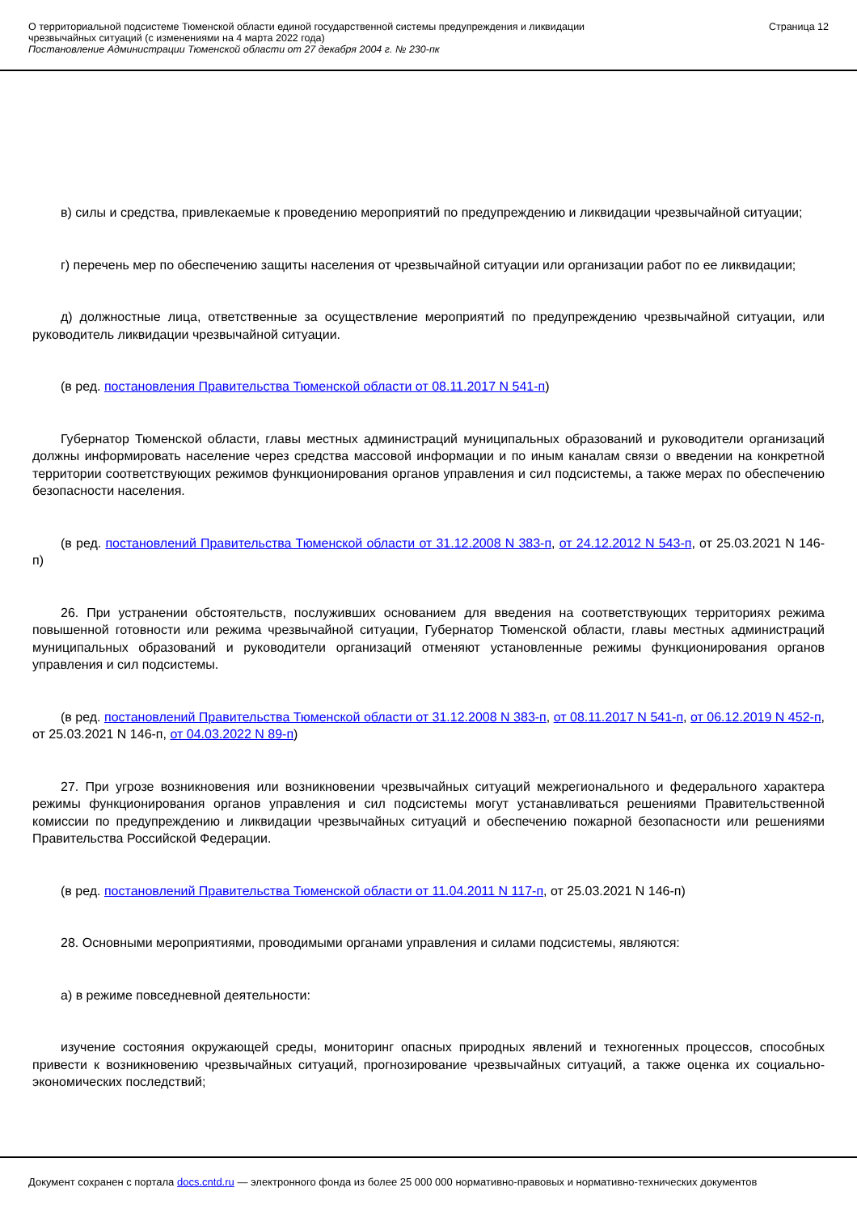О территориальной подсистеме Тюменской области единой государственной системы предупреждения и ликвидации
чрезвычайных ситуаций (с изменениями на 4 марта 2022 года)
Постановление Администрации Тюменской области от 27 декабря 2004 г. № 230-пк
Страница 12
в) силы и средства, привлекаемые к проведению мероприятий по предупреждению и ликвидации чрезвычайной ситуации;
г) перечень мер по обеспечению защиты населения от чрезвычайной ситуации или организации работ по ее ликвидации;
д) должностные лица, ответственные за осуществление мероприятий по предупреждению чрезвычайной ситуации, или руководитель ликвидации чрезвычайной ситуации.
(в ред. постановления Правительства Тюменской области от 08.11.2017 N 541-п)
Губернатор Тюменской области, главы местных администраций муниципальных образований и руководители организаций должны информировать население через средства массовой информации и по иным каналам связи о введении на конкретной территории соответствующих режимов функционирования органов управления и сил подсистемы, а также мерах по обеспечению безопасности населения.
(в ред. постановлений Правительства Тюменской области от 31.12.2008 N 383-п, от 24.12.2012 N 543-п, от 25.03.2021 N 146-п)
26. При устранении обстоятельств, послуживших основанием для введения на соответствующих территориях режима повышенной готовности или режима чрезвычайной ситуации, Губернатор Тюменской области, главы местных администраций муниципальных образований и руководители организаций отменяют установленные режимы функционирования органов управления и сил подсистемы.
(в ред. постановлений Правительства Тюменской области от 31.12.2008 N 383-п, от 08.11.2017 N 541-п, от 06.12.2019 N 452-п, от 25.03.2021 N 146-п, от 04.03.2022 N 89-п)
27. При угрозе возникновения или возникновении чрезвычайных ситуаций межрегионального и федерального характера режимы функционирования органов управления и сил подсистемы могут устанавливаться решениями Правительственной комиссии по предупреждению и ликвидации чрезвычайных ситуаций и обеспечению пожарной безопасности или решениями Правительства Российской Федерации.
(в ред. постановлений Правительства Тюменской области от 11.04.2011 N 117-п, от 25.03.2021 N 146-п)
28. Основными мероприятиями, проводимыми органами управления и силами подсистемы, являются:
а) в режиме повседневной деятельности:
изучение состояния окружающей среды, мониторинг опасных природных явлений и техногенных процессов, способных привести к возникновению чрезвычайных ситуаций, прогнозирование чрезвычайных ситуаций, а также оценка их социально-экономических последствий;
Документ сохранен с портала docs.cntd.ru — электронного фонда из более 25 000 000 нормативно-правовых и нормативно-технических документов